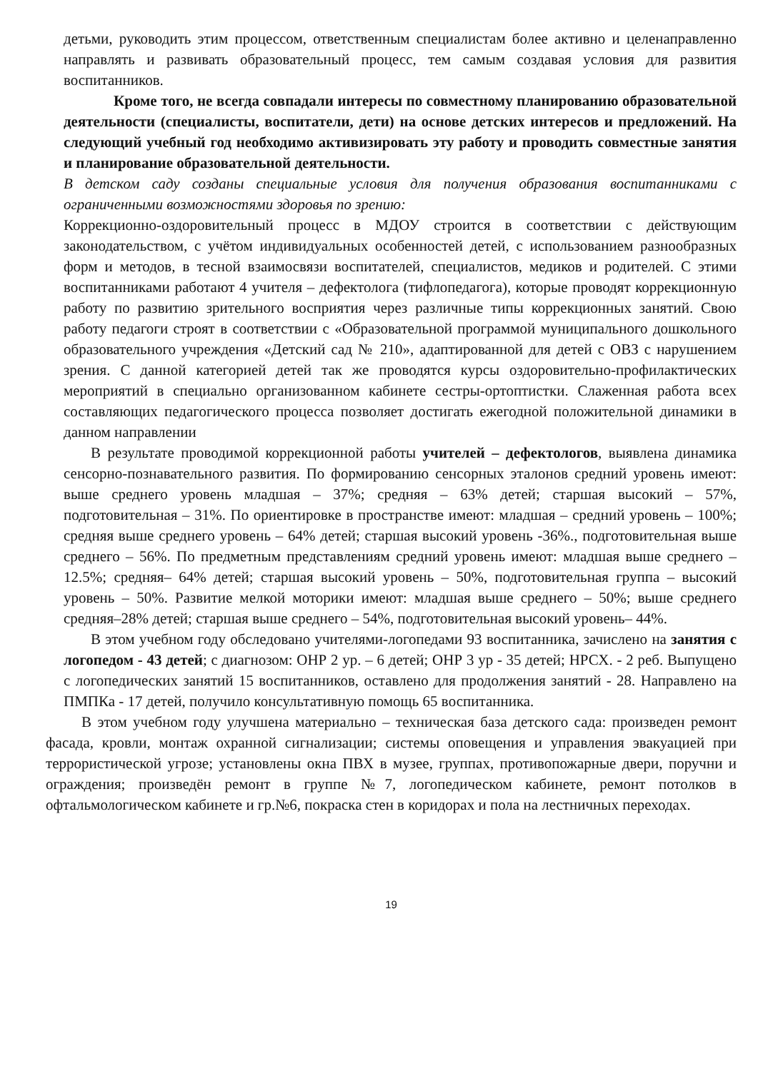детьми, руководить этим процессом, ответственным специалистам более активно и целенаправленно направлять и развивать образовательный процесс, тем самым создавая условия для развития воспитанников.
Кроме того, не всегда совпадали интересы по совместному планированию образовательной деятельности (специалисты, воспитатели, дети) на основе детских интересов и предложений. На следующий учебный год необходимо активизировать эту работу и проводить совместные занятия и планирование образовательной деятельности.
В детском саду созданы специальные условия для получения образования воспитанниками с ограниченными возможностями здоровья по зрению:
Коррекционно-оздоровительный процесс в МДОУ строится в соответствии с действующим законодательством, с учётом индивидуальных особенностей детей, с использованием разнообразных форм и методов, в тесной взаимосвязи воспитателей, специалистов, медиков и родителей. С этими воспитанниками работают 4 учителя – дефектолога (тифлопедагога), которые проводят коррекционную работу по развитию зрительного восприятия через различные типы коррекционных занятий. Свою работу педагоги строят в соответствии с «Образовательной программой муниципального дошкольного образовательного учреждения «Детский сад № 210», адаптированной для детей с ОВЗ с нарушением зрения. С данной категорией детей так же проводятся курсы оздоровительно-профилактических мероприятий в специально организованном кабинете сестры-ортоптистки. Слаженная работа всех составляющих педагогического процесса позволяет достигать ежегодной положительной динамики в данном направлении
В результате проводимой коррекционной работы учителей – дефектологов, выявлена динамика сенсорно-познавательного развития. По формированию сенсорных эталонов средний уровень имеют: выше среднего уровень младшая – 37%; средняя – 63% детей; старшая высокий – 57%, подготовительная – 31%. По ориентировке в пространстве имеют: младшая – средний уровень – 100%; средняя выше среднего уровень – 64% детей; старшая высокий уровень -36%., подготовительная выше среднего – 56%. По предметным представлениям средний уровень имеют: младшая выше среднего – 12.5%; средняя– 64% детей; старшая высокий уровень – 50%, подготовительная группа – высокий уровень – 50%. Развитие мелкой моторики имеют: младшая выше среднего – 50%; выше среднего средняя–28% детей; старшая выше среднего – 54%, подготовительная высокий уровень– 44%.
В этом учебном году обследовано учителями-логопедами 93 воспитанника, зачислено на занятия с логопедом - 43 детей; с диагнозом: ОНР 2 ур. – 6 детей; ОНР 3 ур - 35 детей; НРСХ. - 2 реб. Выпущено с логопедических занятий 15 воспитанников, оставлено для продолжения занятий - 28. Направлено на ПМПКа - 17 детей, получило консультативную помощь 65 воспитанника.
В этом учебном году улучшена материально – техническая база детского сада: произведен ремонт фасада, кровли, монтаж охранной сигнализации; системы оповещения и управления эвакуацией при террористической угрозе; установлены окна ПВХ в музее, группах, противопожарные двери, поручни и ограждения; произведён ремонт в группе №7, логопедическом кабинете, ремонт потолков в офтальмологическом кабинете и гр.№6, покраска стен в коридорах и пола на лестничных переходах.
19